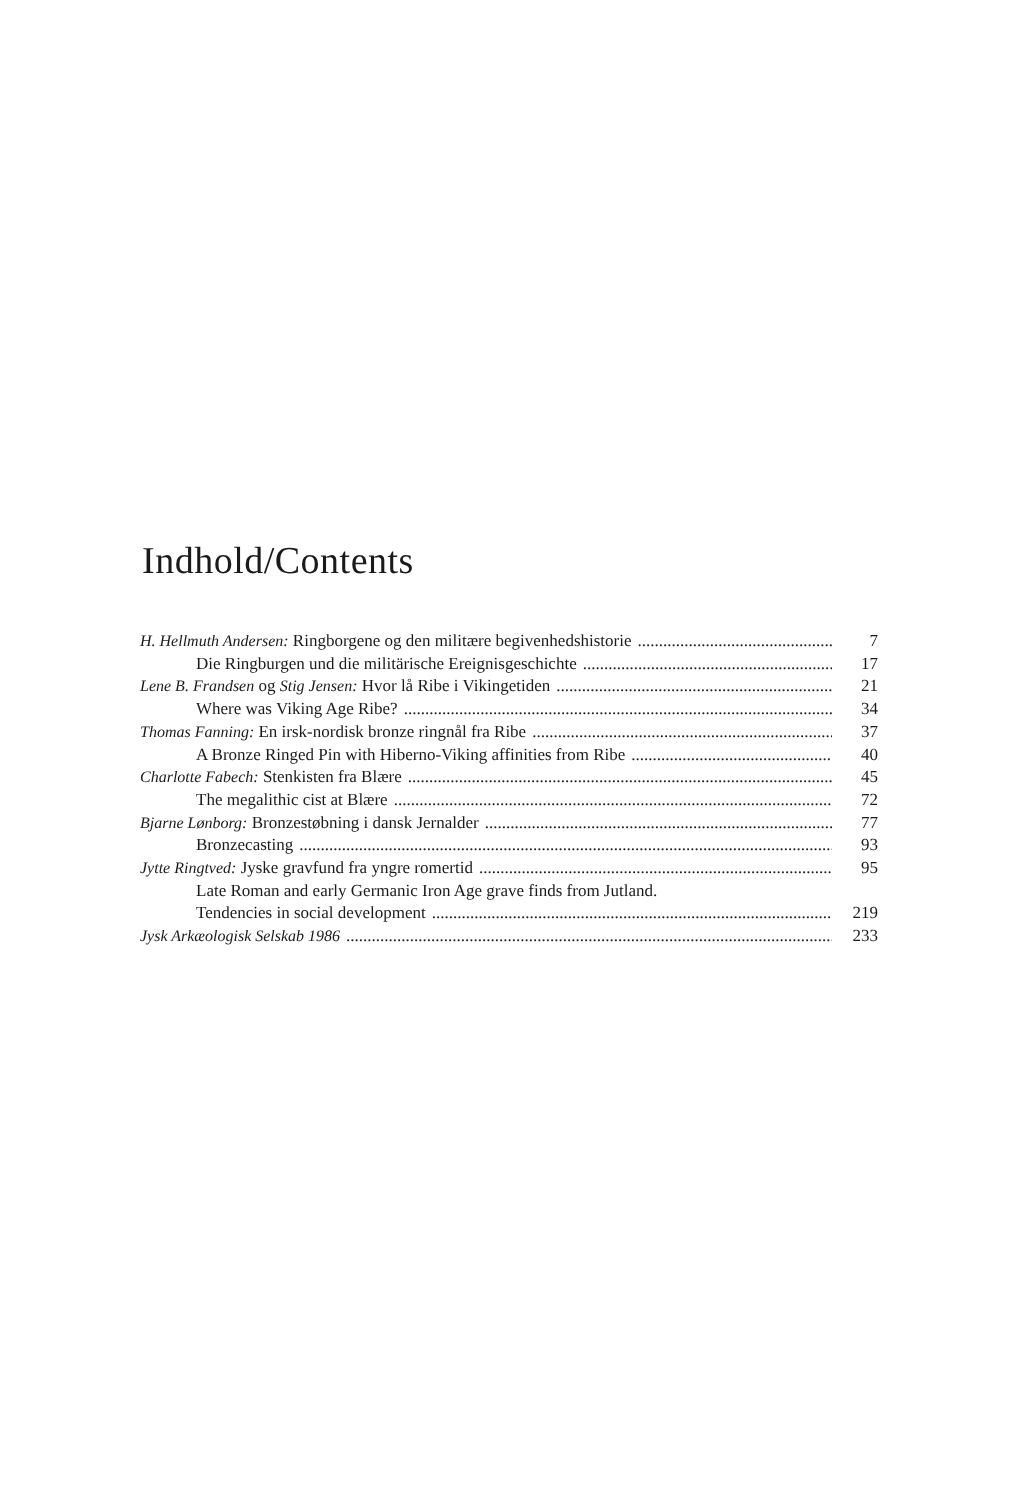Indhold/Contents
H. Hellmuth Andersen: Ringborgene og den militære begivenhedshistorie 7
Die Ringburgen und die militärische Ereignisgeschichte 17
Lene B. Frandsen og Stig Jensen: Hvor lå Ribe i Vikingetiden 21
Where was Viking Age Ribe? 34
Thomas Fanning: En irsk-nordisk bronze ringnål fra Ribe 37
A Bronze Ringed Pin with Hiberno-Viking affinities from Ribe 40
Charlotte Fabech: Stenkisten fra Blære 45
The megalithic cist at Blære 72
Bjarne Lønborg: Bronzestøbning i dansk Jernalder 77
Bronzecasting 93
Jytte Ringtved: Jyske gravfund fra yngre romertid 95
Late Roman and early Germanic Iron Age grave finds from Jutland.
Tendencies in social development 219
Jysk Arkæologisk Selskab 1986 233